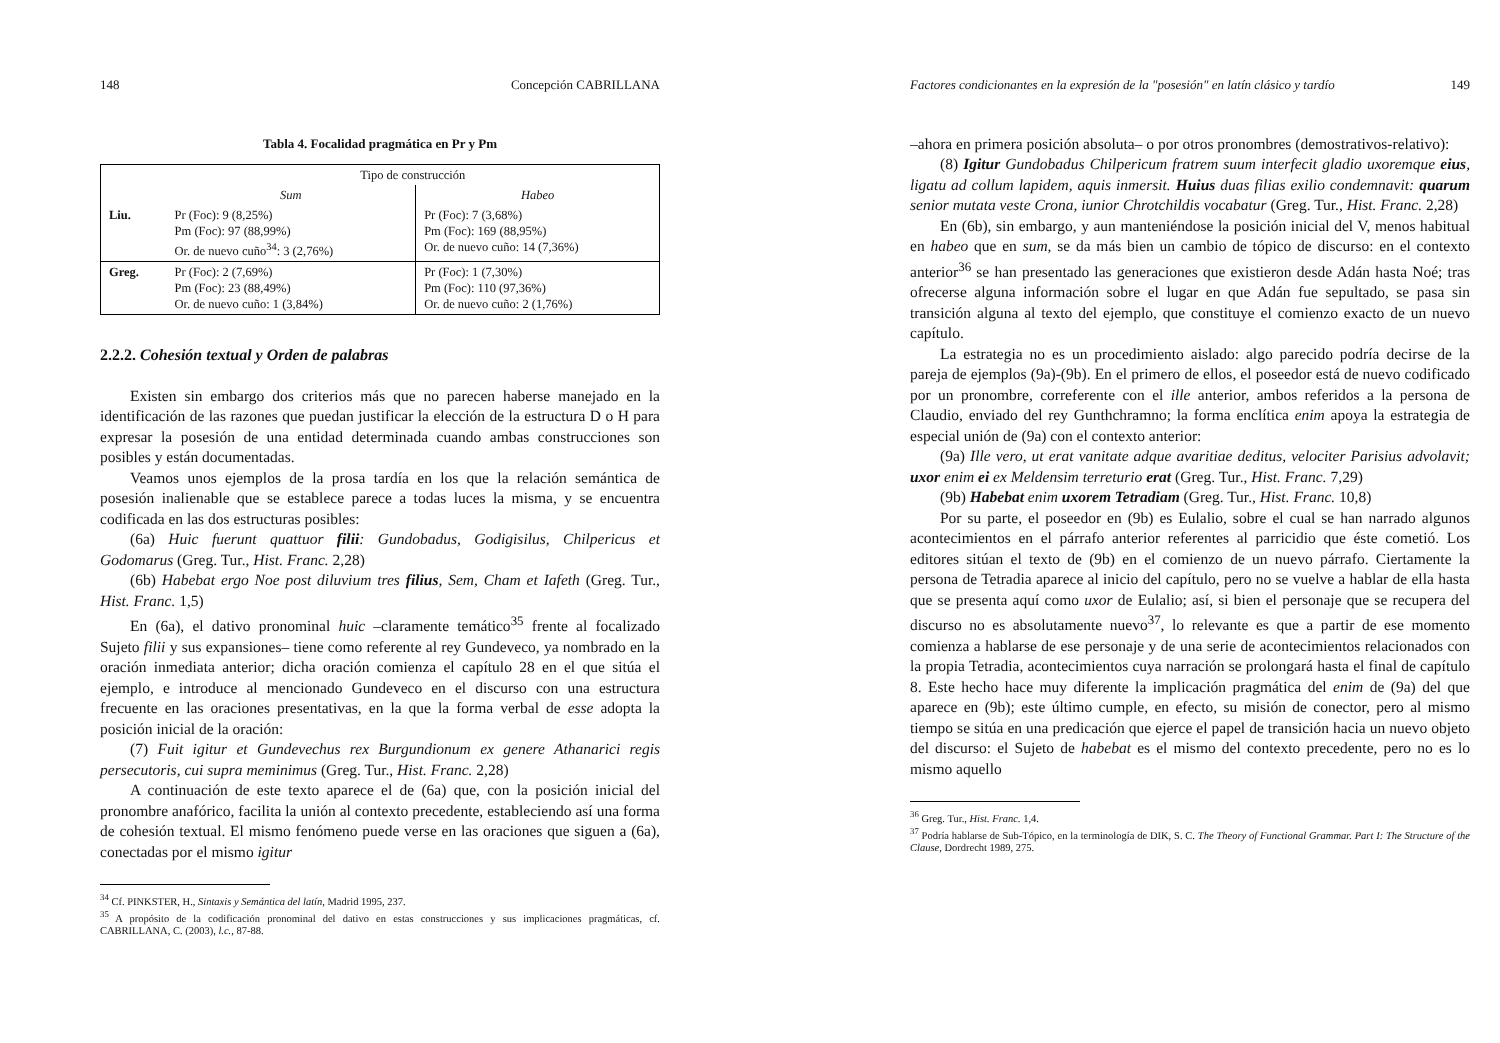148 Concepción CABRILLANA
Tabla 4. Focalidad pragmática en Pr y Pm
| | Tipo de construcción | |
| | Sum | Habeo |
| Liu. | Pr (Foc): 9 (8,25%) Pm (Foc): 97 (88,99%) Or. de nuevo cuño<sup>34</sup>: 3 (2,76%) | Pr (Foc): 7 (3,68%) Pm (Foc): 169 (88,95%) Or. de nuevo cuño: 14 (7,36%) |
| Greg. | Pr (Foc): 2 (7,69%) Pm (Foc): 23 (88,49%) Or. de nuevo cuño: 1 (3,84%) | Pr (Foc): 1 (7,30%) Pm (Foc): 110 (97,36%) Or. de nuevo cuño: 2 (1,76%) |
2.2.2. Cohesión textual y Orden de palabras
Existen sin embargo dos criterios más que no parecen haberse manejado en la identificación de las razones que puedan justificar la elección de la estructura D o H para expresar la posesión de una entidad determinada cuando ambas construcciones son posibles y están documentadas.
Veamos unos ejemplos de la prosa tardía en los que la relación semántica de posesión inalienable que se establece parece a todas luces la misma, y se encuentra codificada en las dos estructuras posibles:
(6a) Huic fuerunt quattuor filii: Gundobadus, Godigisilus, Chilpericus et Godomarus (Greg. Tur., Hist. Franc. 2,28)
(6b) Habebat ergo Noe post diluvium tres filius, Sem, Cham et Iafeth (Greg. Tur., Hist. Franc. 1,5)
En (6a), el dativo pronominal huic –claramente temático<sup>35</sup> frente al focalizado Sujeto filii y sus expansiones– tiene como referente al rey Gundeveco, ya nombrado en la oración inmediata anterior; dicha oración comienza el capítulo 28 en el que sitúa el ejemplo, e introduce al mencionado Gundeveco en el discurso con una estructura frecuente en las oraciones presentativas, en la que la forma verbal de esse adopta la posición inicial de la oración:
(7) Fuit igitur et Gundevechus rex Burgundionum ex genere Athanarici regis persecutoris, cui supra meminimus (Greg. Tur., Hist. Franc. 2,28)
A continuación de este texto aparece el de (6a) que, con la posición inicial del pronombre anafórico, facilita la unión al contexto precedente, estableciendo así una forma de cohesión textual. El mismo fenómeno puede verse en las oraciones que siguen a (6a), conectadas por el mismo igitur
<sup>34</sup> Cf. PINKSTER, H., Sintaxis y Semántica del latín, Madrid 1995, 237.
<sup>35</sup> A propósito de la codificación pronominal del dativo en estas construcciones y sus implicaciones pragmáticas, cf. CABRILLANA, C. (2003), l.c., 87-88.
Factores condicionantes en la expresión de la "posesión" en latín clásico y tardío 149
–ahora en primera posición absoluta– o por otros pronombres (demostrativos-relativo):
(8) Igitur Gundobadus Chilpericum fratrem suum interfecit gladio uxoremque eius, ligatu ad collum lapidem, aquis inmersit. Huius duas filias exilio condemnavit: quarum senior mutata veste Crona, iunior Chrotchildis vocabatur (Greg. Tur., Hist. Franc. 2,28)
En (6b), sin embargo, y aun manteniéndose la posición inicial del V, menos habitual en habeo que en sum, se da más bien un cambio de tópico de discurso: en el contexto anterior<sup>36</sup> se han presentado las generaciones que existieron desde Adán hasta Noé; tras ofrecerse alguna información sobre el lugar en que Adán fue sepultado, se pasa sin transición alguna al texto del ejemplo, que constituye el comienzo exacto de un nuevo capítulo.
La estrategia no es un procedimiento aislado: algo parecido podría decirse de la pareja de ejemplos (9a)-(9b). En el primero de ellos, el poseedor está de nuevo codificado por un pronombre, correferente con el ille anterior, ambos referidos a la persona de Claudio, enviado del rey Gunthchramno; la forma enclítica enim apoya la estrategia de especial unión de (9a) con el contexto anterior:
(9a) Ille vero, ut erat vanitate adque avaritiae deditus, velociter Parisius advolavit; uxor enim ei ex Meldensim terreturio erat (Greg. Tur., Hist. Franc. 7,29)
(9b) Habebat enim uxorem Tetradiam (Greg. Tur., Hist. Franc. 10,8)
Por su parte, el poseedor en (9b) es Eulalio, sobre el cual se han narrado algunos acontecimientos en el párrafo anterior referentes al parricidio que éste cometió. Los editores sitúan el texto de (9b) en el comienzo de un nuevo párrafo. Ciertamente la persona de Tetradia aparece al inicio del capítulo, pero no se vuelve a hablar de ella hasta que se presenta aquí como uxor de Eulalio; así, si bien el personaje que se recupera del discurso no es absolutamente nuevo<sup>37</sup>, lo relevante es que a partir de ese momento comienza a hablarse de ese personaje y de una serie de acontecimientos relacionados con la propia Tetradia, acontecimientos cuya narración se prolongará hasta el final de capítulo 8. Este hecho hace muy diferente la implicación pragmática del enim de (9a) del que aparece en (9b); este último cumple, en efecto, su misión de conector, pero al mismo tiempo se sitúa en una predicación que ejerce el papel de transición hacia un nuevo objeto del discurso: el Sujeto de habebat es el mismo del contexto precedente, pero no es lo mismo aquello
<sup>36</sup> Greg. Tur., Hist. Franc. 1,4.
<sup>37</sup> Podría hablarse de Sub-Tópico, en la terminología de DIK, S. C. The Theory of Functional Grammar. Part I: The Structure of the Clause, Dordrecht 1989, 275.